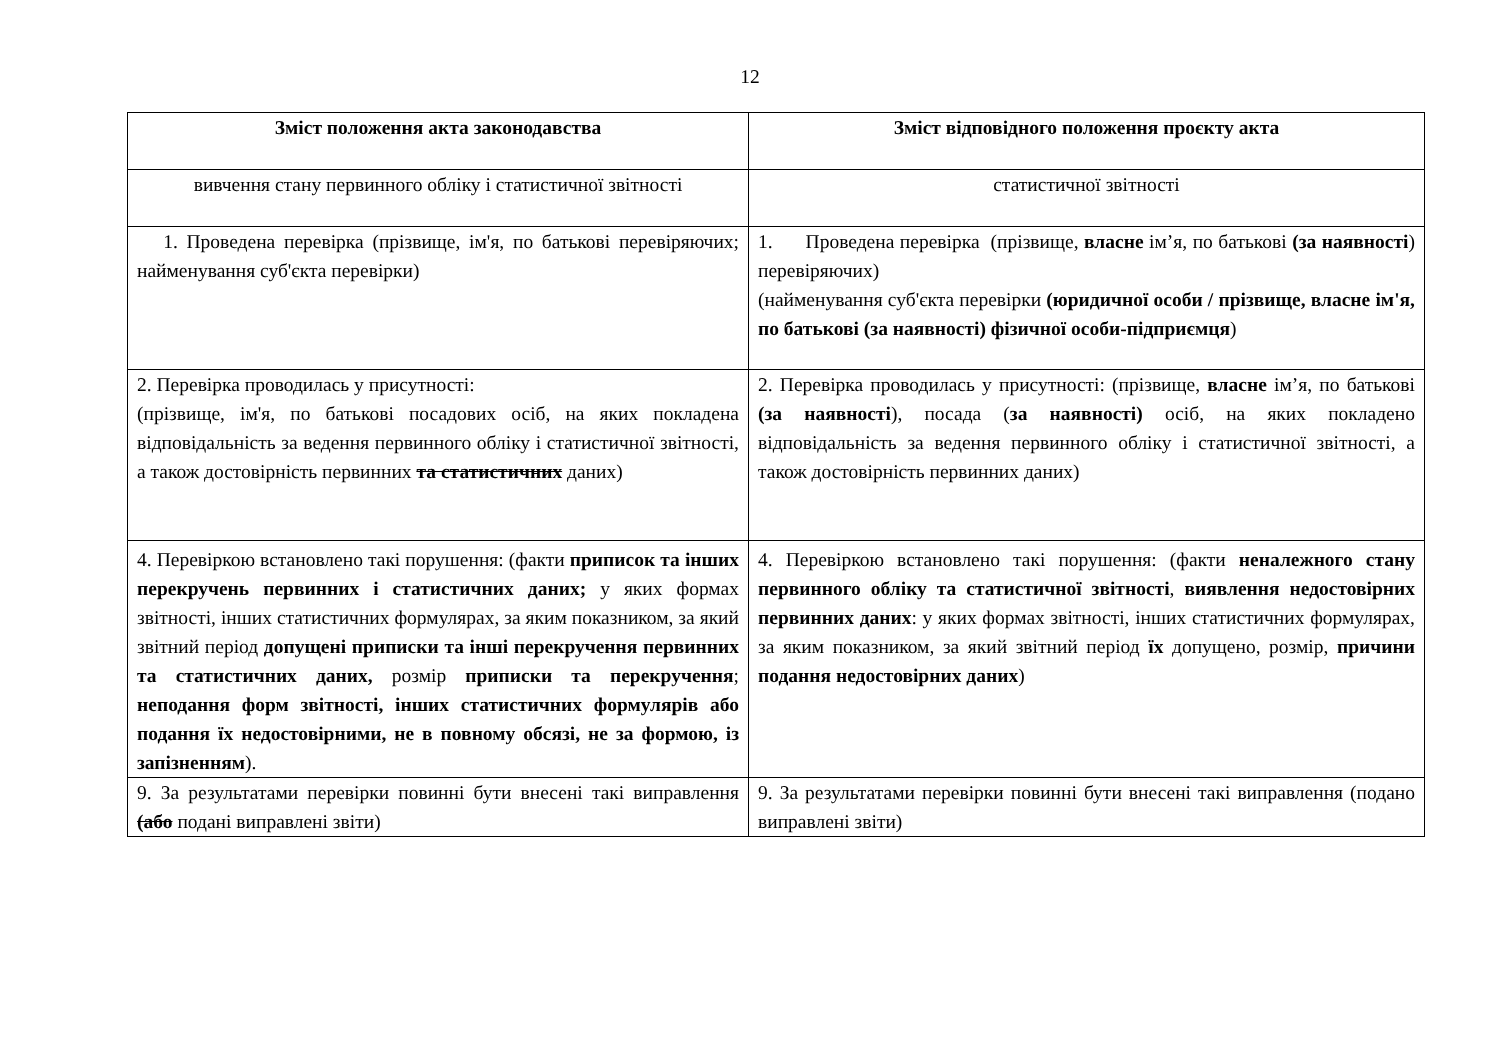12
| Зміст положення акта законодавства | Зміст відповідного положення проєкту акта |
| --- | --- |
| вивчення стану первинного обліку і статистичної звітності | статистичної звітності |
| 1. Проведена перевірка (прізвище, ім'я, по батькові перевіряючих; найменування суб'єкта перевірки) | 1. Проведена перевірка (прізвище, власне ім’я, по батькові (за наявності ) перевіряючих) (найменування суб'єкта перевірки (юридичної особи / прізвище, власне ім'я, по батькові (за наявності) фізичної особи-підприємця ) |
| 2. Перевірка проводилась у присутності: (прізвище, ім'я, по батькові посадових осіб, на яких покладена відповідальність за ведення первинного обліку і статистичної звітності, а також достовірність первинних та статистичних даних) | 2. Перевірка проводилась у присутності: (прізвище, власне ім’я, по батькові (за наявності ), посада ( за наявності) осіб, на яких покладено відповідальність за ведення первинного обліку і статистичної звітності, а також достовірність первинних даних) |
| 4. Перевіркою встановлено такі порушення: (факти приписок та інших перекручень первинних і статистичних даних; у яких формах звітності, інших статистичних формулярах, за яким показником, за який звітний період допущені приписки та інші перекручення первинних та статистичних даних, розмір приписки та перекручення ; неподання форм звітності, інших статистичних формулярів або подання їх недостовірними, не в повному обсязі, не за формою, із запізненням ). | 4. Перевіркою встановлено такі порушення: (факти неналежного стану первинного обліку та статистичної звітності , виявлення недостовірних первинних даних : у яких формах звітності, інших статистичних формулярах, за яким показником, за який звітний період їх допущено, розмір, причини подання недостовірних даних ) |
| 9. За результатами перевірки повинні бути внесені такі виправлення (або подані виправлені звіти) | 9. За результатами перевірки повинні бути внесені такі виправлення (подано виправлені звіти) |